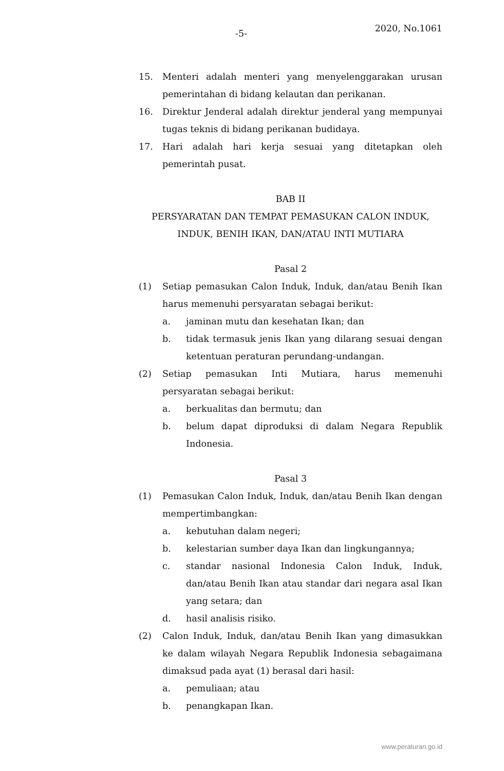-5- 2020, No.1061
15. Menteri adalah menteri yang menyelenggarakan urusan pemerintahan di bidang kelautan dan perikanan.
16. Direktur Jenderal adalah direktur jenderal yang mempunyai tugas teknis di bidang perikanan budidaya.
17. Hari adalah hari kerja sesuai yang ditetapkan oleh pemerintah pusat.
BAB II
PERSYARATAN DAN TEMPAT PEMASUKAN CALON INDUK,
INDUK, BENIH IKAN, DAN/ATAU INTI MUTIARA
Pasal 2
(1) Setiap pemasukan Calon Induk, Induk, dan/atau Benih Ikan harus memenuhi persyaratan sebagai berikut:
a. jaminan mutu dan kesehatan Ikan; dan
b. tidak termasuk jenis Ikan yang dilarang sesuai dengan ketentuan peraturan perundang-undangan.
(2) Setiap pemasukan Inti Mutiara, harus memenuhi persyaratan sebagai berikut:
a. berkualitas dan bermutu; dan
b. belum dapat diproduksi di dalam Negara Republik Indonesia.
Pasal 3
(1) Pemasukan Calon Induk, Induk, dan/atau Benih Ikan dengan mempertimbangkan:
a. kebutuhan dalam negeri;
b. kelestarian sumber daya Ikan dan lingkungannya;
c. standar nasional Indonesia Calon Induk, Induk, dan/atau Benih Ikan atau standar dari negara asal Ikan yang setara; dan
d. hasil analisis risiko.
(2) Calon Induk, Induk, dan/atau Benih Ikan yang dimasukkan ke dalam wilayah Negara Republik Indonesia sebagaimana dimaksud pada ayat (1) berasal dari hasil:
a. pemuliaan; atau
b. penangkapan Ikan.
www.peraturan.go.id